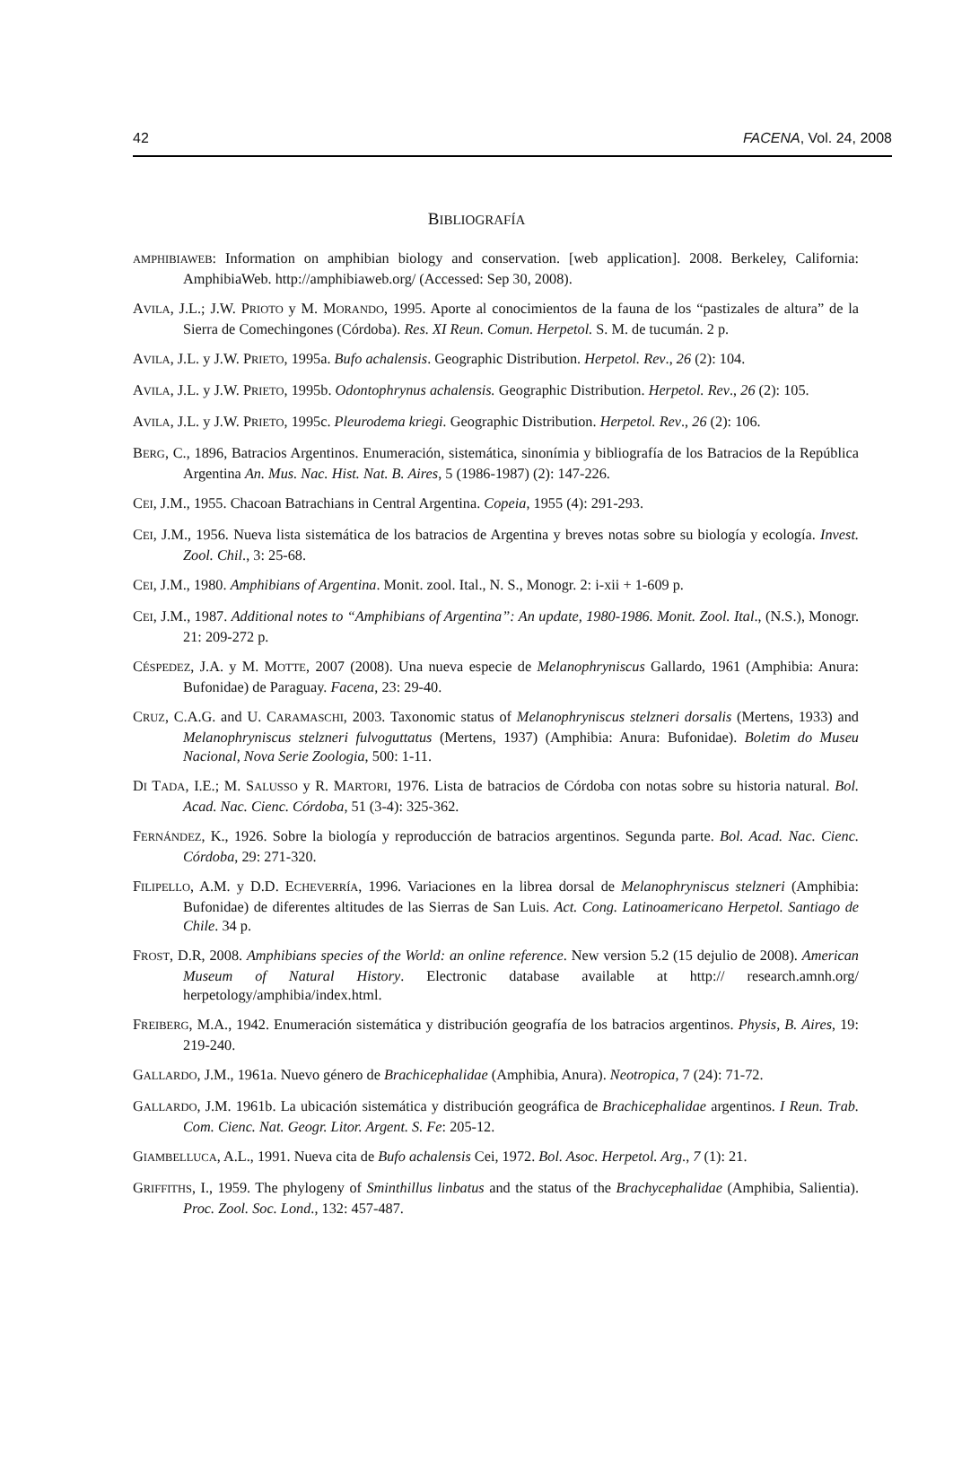42 FACENA, Vol. 24, 2008
BIBLIOGRAFÍA
AMPHIBIAWEB: Information on amphibian biology and conservation. [web application]. 2008. Berkeley, California: AmphibiaWeb. http://amphibiaweb.org/ (Accessed: Sep 30, 2008).
AVILA, J.L.; J.W. PRIOTO y M. MORANDO, 1995. Aporte al conocimientos de la fauna de los “pastizales de altura” de la Sierra de Comechingones (Córdoba). Res. XI Reun. Comun. Herpetol. S. M. de tucumán. 2 p.
AVILA, J.L. y J.W. PRIETO, 1995a. Bufo achalensis. Geographic Distribution. Herpetol. Rev., 26 (2): 104.
AVILA, J.L. y J.W. PRIETO, 1995b. Odontophrynus achalensis. Geographic Distribution. Herpetol. Rev., 26 (2): 105.
AVILA, J.L. y J.W. PRIETO, 1995c. Pleurodema kriegi. Geographic Distribution. Herpetol. Rev., 26 (2): 106.
BERG, C., 1896, Batracios Argentinos. Enumeración, sistemática, sinonímia y bibliografía de los Batracios de la República Argentina An. Mus. Nac. Hist. Nat. B. Aires, 5 (1986-1987) (2): 147-226.
CEI, J.M., 1955. Chacoan Batrachians in Central Argentina. Copeia, 1955 (4): 291-293.
CEI, J.M., 1956. Nueva lista sistemática de los batracios de Argentina y breves notas sobre su biología y ecología. Invest. Zool. Chil., 3: 25-68.
CEI, J.M., 1980. Amphibians of Argentina. Monit. zool. Ital., N. S., Monogr. 2: i-xii + 1-609 p.
CEI, J.M., 1987. Additional notes to “Amphibians of Argentina”: An update, 1980-1986. Monit. Zool. Ital., (N.S.), Monogr. 21: 209-272 p.
CÉSPEDEZ, J.A. y M. MOTTE, 2007 (2008). Una nueva especie de Melanophryniscus Gallardo, 1961 (Amphibia: Anura: Bufonidae) de Paraguay. Facena, 23: 29-40.
CRUZ, C.A.G. and U. CARAMASCHI, 2003. Taxonomic status of Melanophryniscus stelzneri dorsalis (Mertens, 1933) and Melanophryniscus stelzneri fulvoguttatus (Mertens, 1937) (Amphibia: Anura: Bufonidae). Boletim do Museu Nacional, Nova Serie Zoologia, 500: 1-11.
DI TADA, I.E.; M. SALUSSO y R. MARTORI, 1976. Lista de batracios de Córdoba con notas sobre su historia natural. Bol. Acad. Nac. Cienc. Córdoba, 51 (3-4): 325-362.
FERNÁNDEZ, K., 1926. Sobre la biología y reproducción de batracios argentinos. Segunda parte. Bol. Acad. Nac. Cienc. Córdoba, 29: 271-320.
FILIPELLO, A.M. y D.D. ECHEVERRÍA, 1996. Variaciones en la librea dorsal de Melanophryniscus stelzneri (Amphibia: Bufonidae) de diferentes altitudes de las Sierras de San Luis. Act. Cong. Latinoamericano Herpetol. Santiago de Chile. 34 p.
FROST, D.R, 2008. Amphibians species of the World: an online reference. New version 5.2 (15 dejulio de 2008). American Museum of Natural History. Electronic database available at http:// research.amnh.org/ herpetology/amphibia/index.html.
FREIBERG, M.A., 1942. Enumeración sistemática y distribución geografía de los batracios argentinos. Physis, B. Aires, 19: 219-240.
GALLARDO, J.M., 1961a. Nuevo género de Brachicephalidae (Amphibia, Anura). Neotropica, 7 (24): 71-72.
GALLARDO, J.M. 1961b. La ubicación sistemática y distribución geográfica de Brachicephalidae argentinos. I Reun. Trab. Com. Cienc. Nat. Geogr. Litor. Argent. S. Fe: 205-12.
GIAMBELLUCA, A.L., 1991. Nueva cita de Bufo achalensis Cei, 1972. Bol. Asoc. Herpetol. Arg., 7 (1): 21.
GRIFFITHS, I., 1959. The phylogeny of Sminthillus linbatus and the status of the Brachycephalidae (Amphibia, Salientia). Proc. Zool. Soc. Lond., 132: 457-487.